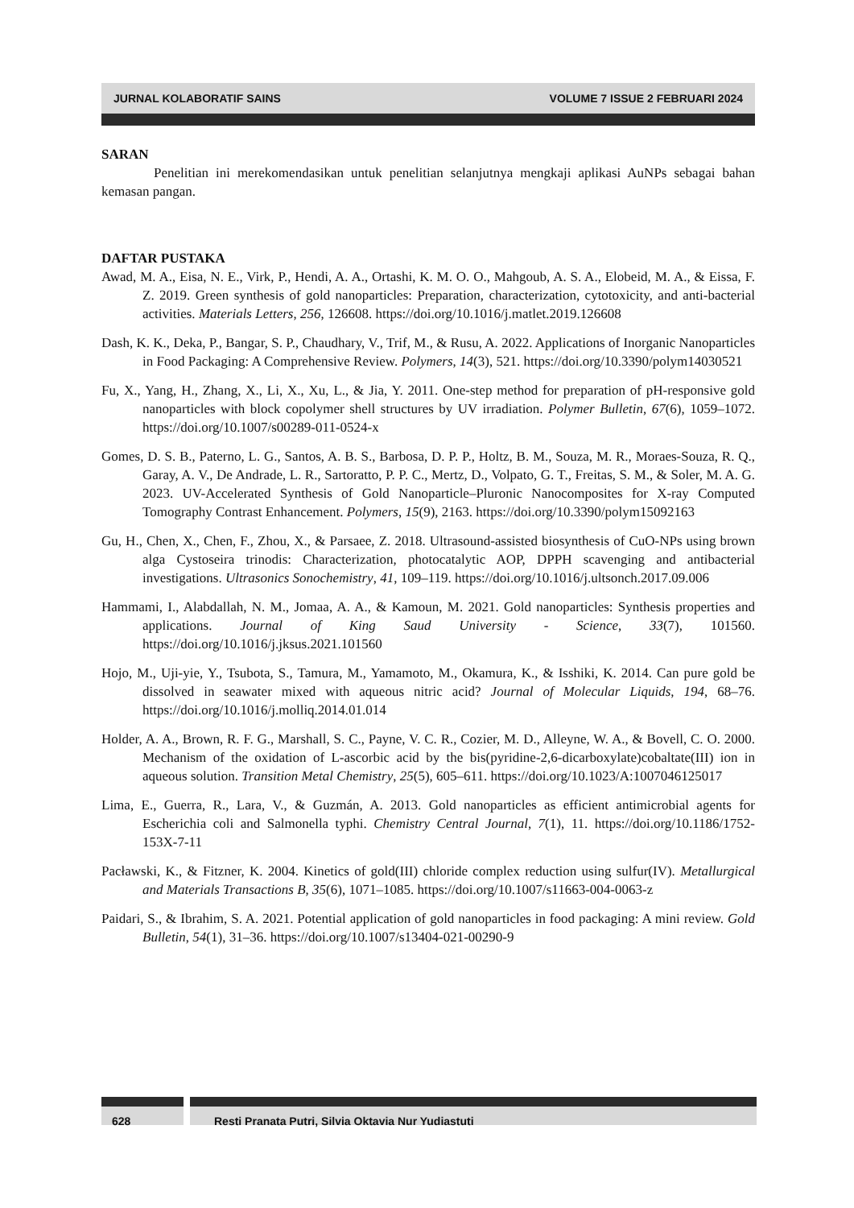JURNAL KOLABORATIF SAINS VOLUME 7 ISSUE 2 FEBRUARI 2024
SARAN
Penelitian ini merekomendasikan untuk penelitian selanjutnya mengkaji aplikasi AuNPs sebagai bahan kemasan pangan.
DAFTAR PUSTAKA
Awad, M. A., Eisa, N. E., Virk, P., Hendi, A. A., Ortashi, K. M. O. O., Mahgoub, A. S. A., Elobeid, M. A., & Eissa, F. Z. 2019. Green synthesis of gold nanoparticles: Preparation, characterization, cytotoxicity, and anti-bacterial activities. Materials Letters, 256, 126608. https://doi.org/10.1016/j.matlet.2019.126608
Dash, K. K., Deka, P., Bangar, S. P., Chaudhary, V., Trif, M., & Rusu, A. 2022. Applications of Inorganic Nanoparticles in Food Packaging: A Comprehensive Review. Polymers, 14(3), 521. https://doi.org/10.3390/polym14030521
Fu, X., Yang, H., Zhang, X., Li, X., Xu, L., & Jia, Y. 2011. One-step method for preparation of pH-responsive gold nanoparticles with block copolymer shell structures by UV irradiation. Polymer Bulletin, 67(6), 1059–1072. https://doi.org/10.1007/s00289-011-0524-x
Gomes, D. S. B., Paterno, L. G., Santos, A. B. S., Barbosa, D. P. P., Holtz, B. M., Souza, M. R., Moraes-Souza, R. Q., Garay, A. V., De Andrade, L. R., Sartoratto, P. P. C., Mertz, D., Volpato, G. T., Freitas, S. M., & Soler, M. A. G. 2023. UV-Accelerated Synthesis of Gold Nanoparticle–Pluronic Nanocomposites for X-ray Computed Tomography Contrast Enhancement. Polymers, 15(9), 2163. https://doi.org/10.3390/polym15092163
Gu, H., Chen, X., Chen, F., Zhou, X., & Parsaee, Z. 2018. Ultrasound-assisted biosynthesis of CuO-NPs using brown alga Cystoseira trinodis: Characterization, photocatalytic AOP, DPPH scavenging and antibacterial investigations. Ultrasonics Sonochemistry, 41, 109–119. https://doi.org/10.1016/j.ultsonch.2017.09.006
Hammami, I., Alabdallah, N. M., Jomaa, A. A., & Kamoun, M. 2021. Gold nanoparticles: Synthesis properties and applications. Journal of King Saud University - Science, 33(7), 101560. https://doi.org/10.1016/j.jksus.2021.101560
Hojo, M., Uji-yie, Y., Tsubota, S., Tamura, M., Yamamoto, M., Okamura, K., & Isshiki, K. 2014. Can pure gold be dissolved in seawater mixed with aqueous nitric acid? Journal of Molecular Liquids, 194, 68–76. https://doi.org/10.1016/j.molliq.2014.01.014
Holder, A. A., Brown, R. F. G., Marshall, S. C., Payne, V. C. R., Cozier, M. D., Alleyne, W. A., & Bovell, C. O. 2000. Mechanism of the oxidation of L-ascorbic acid by the bis(pyridine-2,6-dicarboxylate)cobaltate(III) ion in aqueous solution. Transition Metal Chemistry, 25(5), 605–611. https://doi.org/10.1023/A:1007046125017
Lima, E., Guerra, R., Lara, V., & Guzmán, A. 2013. Gold nanoparticles as efficient antimicrobial agents for Escherichia coli and Salmonella typhi. Chemistry Central Journal, 7(1), 11. https://doi.org/10.1186/1752-153X-7-11
Pacławski, K., & Fitzner, K. 2004. Kinetics of gold(III) chloride complex reduction using sulfur(IV). Metallurgical and Materials Transactions B, 35(6), 1071–1085. https://doi.org/10.1007/s11663-004-0063-z
Paidari, S., & Ibrahim, S. A. 2021. Potential application of gold nanoparticles in food packaging: A mini review. Gold Bulletin, 54(1), 31–36. https://doi.org/10.1007/s13404-021-00290-9
628 Resti Pranata Putri, Silvia Oktavia Nur Yudiastuti